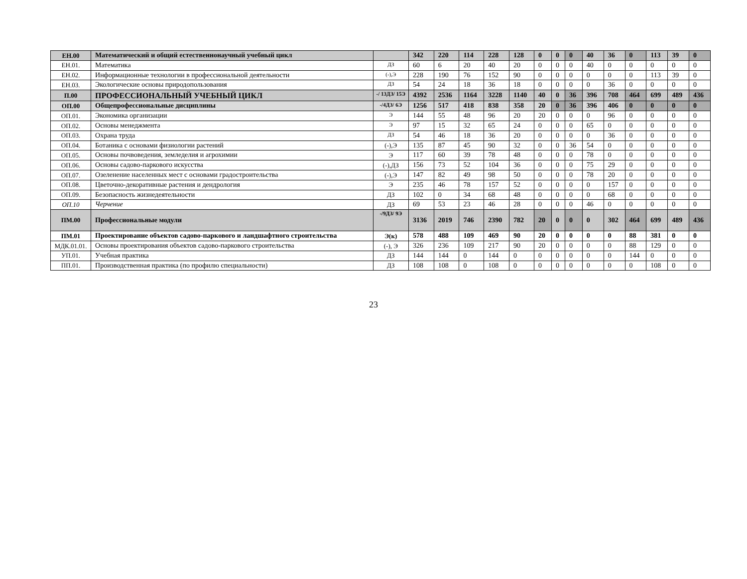| ЕН.00 | Математический и общий естественнонаучный учебный цикл | | 342 | 220 | 114 | 228 | 128 | 0 | 0 | 0 | 40 | 36 | 0 | 113 | 39 | 0 |
| ЕН.01. | Математика | ДЗ | 60 | 6 | 20 | 40 | 20 | 0 | 0 | 0 | 40 | 0 | 0 | 0 | 0 | 0 |
| ЕН.02. | Информационные технологии в профессиональной деятельности | (-),Э | 228 | 190 | 76 | 152 | 90 | 0 | 0 | 0 | 0 | 0 | 0 | 113 | 39 | 0 |
| ЕН.03. | Экологические основы природопользования | ДЗ | 54 | 24 | 18 | 36 | 18 | 0 | 0 | 0 | 0 | 36 | 0 | 0 | 0 | 0 |
| П.00 | ПРОФЕССИОНАЛЬНЫЙ УЧЕБНЫЙ ЦИКЛ | -/ 13ДЗ/ 15Э | 4392 | 2536 | 1164 | 3228 | 1140 | 40 | 0 | 36 | 396 | 708 | 464 | 699 | 489 | 436 |
| ОП.00 | Общепрофессиональные дисциплины | -/4ДЗ/ 6Э | 1256 | 517 | 418 | 838 | 358 | 20 | 0 | 36 | 396 | 406 | 0 | 0 | 0 | 0 |
| ОП.01. | Экономика организации | Э | 144 | 55 | 48 | 96 | 20 | 20 | 0 | 0 | 0 | 96 | 0 | 0 | 0 | 0 |
| ОП.02. | Основы менеджмента | Э | 97 | 15 | 32 | 65 | 24 | 0 | 0 | 0 | 65 | 0 | 0 | 0 | 0 | 0 |
| ОП.03. | Охрана труда | ДЗ | 54 | 46 | 18 | 36 | 20 | 0 | 0 | 0 | 0 | 36 | 0 | 0 | 0 | 0 |
| ОП.04. | Ботаника с основами физиологии растений | (-),Э | 135 | 87 | 45 | 90 | 32 | 0 | 0 | 36 | 54 | 0 | 0 | 0 | 0 | 0 |
| ОП.05. | Основы почвоведения, земледелия и агрохимии | Э | 117 | 60 | 39 | 78 | 48 | 0 | 0 | 0 | 78 | 0 | 0 | 0 | 0 | 0 |
| ОП.06. | Основы садово-паркового искусства | (-),ДЗ | 156 | 73 | 52 | 104 | 36 | 0 | 0 | 0 | 75 | 29 | 0 | 0 | 0 | 0 |
| ОП.07. | Озеленение населенных мест с основами градостроительства | (-),Э | 147 | 82 | 49 | 98 | 50 | 0 | 0 | 0 | 78 | 20 | 0 | 0 | 0 | 0 |
| ОП.08. | Цветочно-декоративные растения и дендрология | Э | 235 | 46 | 78 | 157 | 52 | 0 | 0 | 0 | 0 | 157 | 0 | 0 | 0 | 0 |
| ОП.09. | Безопасность жизнедеятельности | ДЗ | 102 | 0 | 34 | 68 | 48 | 0 | 0 | 0 | 0 | 68 | 0 | 0 | 0 | 0 |
| ОП.10 | Черчение | ДЗ | 69 | 53 | 23 | 46 | 28 | 0 | 0 | 0 | 46 | 0 | 0 | 0 | 0 | 0 |
| ПМ.00 | Профессиональные модули | -/9ДЗ/ 9Э | 3136 | 2019 | 746 | 2390 | 782 | 20 | 0 | 0 | 0 | 302 | 464 | 699 | 489 | 436 |
| ПМ.01 | Проектирование объектов садово-паркового и ландшафтного строительства | Э(к) | 578 | 488 | 109 | 469 | 90 | 20 | 0 | 0 | 0 | 0 | 88 | 381 | 0 | 0 |
| МДК.01.01. | Основы проектирования объектов садово-паркового строительства | (-), Э | 326 | 236 | 109 | 217 | 90 | 20 | 0 | 0 | 0 | 0 | 88 | 129 | 0 | 0 |
| УП.01. | Учебная практика | ДЗ | 144 | 144 | 0 | 144 | 0 | 0 | 0 | 0 | 0 | 0 | 144 | 0 | 0 | 0 |
| ПП.01. | Производственная практика (по профилю специальности) | ДЗ | 108 | 108 | 0 | 108 | 0 | 0 | 0 | 0 | 0 | 0 | 0 | 108 | 0 | 0 |
23